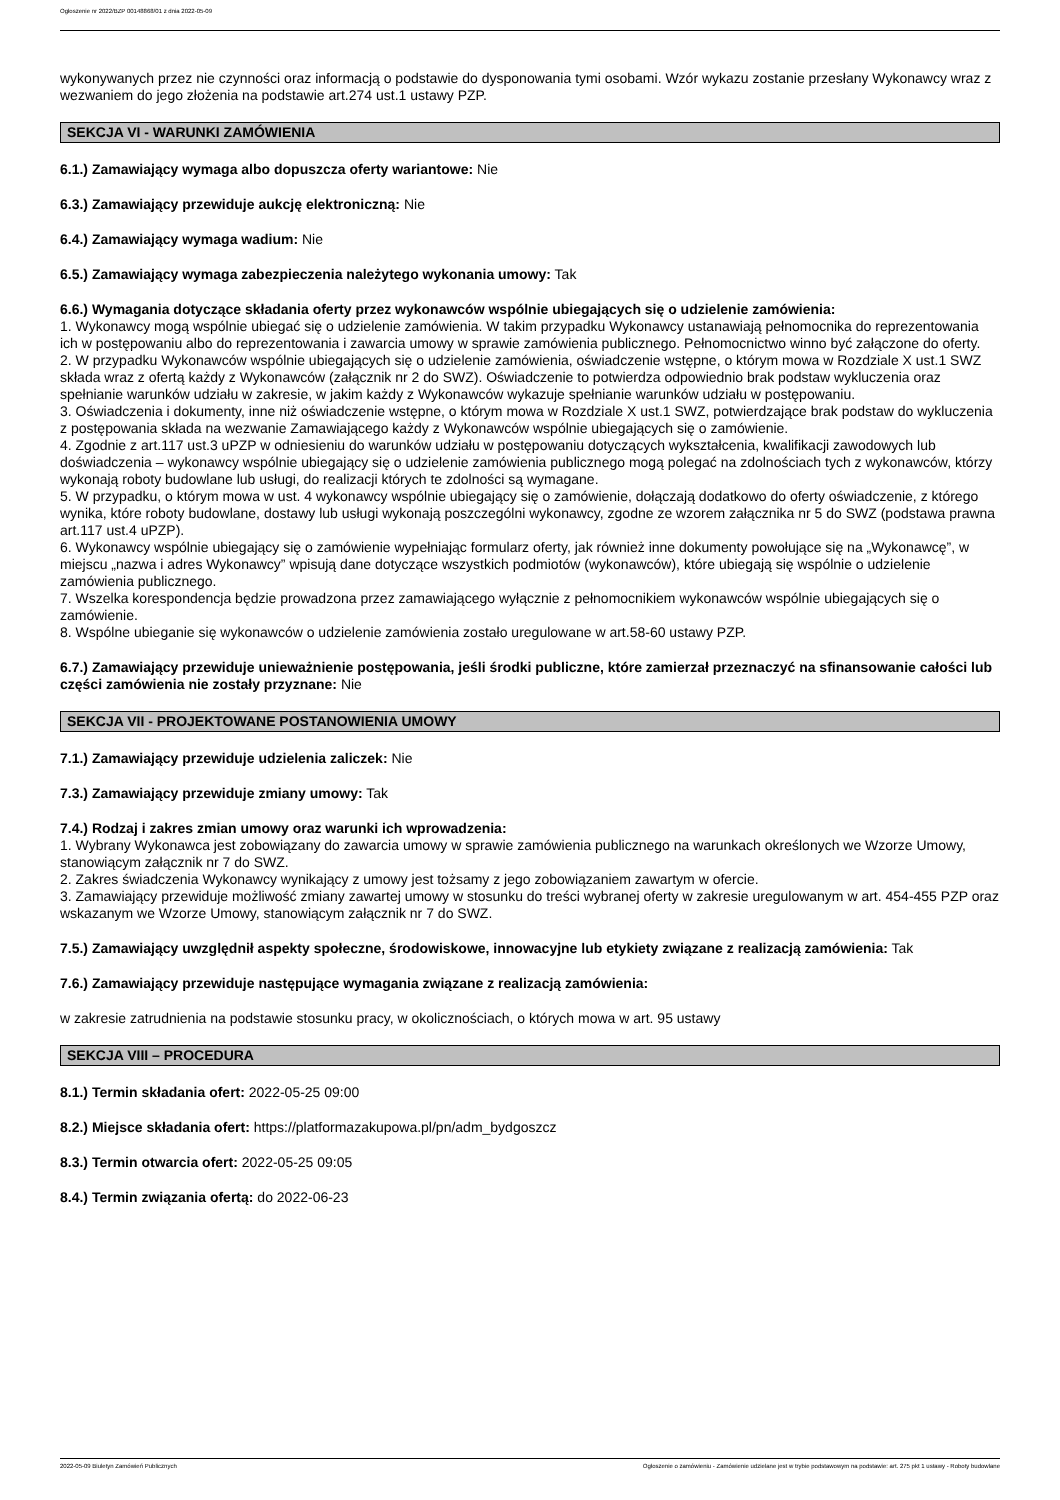Ogłoszenie nr 2022/BZP 00148868/01 z dnia 2022-05-09
wykonywanych przez nie czynności oraz informacją o podstawie do dysponowania tymi osobami. Wzór wykazu zostanie przesłany Wykonawcy wraz z wezwaniem do jego złożenia na podstawie art.274 ust.1 ustawy PZP.
SEKCJA VI - WARUNKI ZAMÓWIENIA
6.1.) Zamawiający wymaga albo dopuszcza oferty wariantowe: Nie
6.3.) Zamawiający przewiduje aukcję elektroniczną: Nie
6.4.) Zamawiający wymaga wadium: Nie
6.5.) Zamawiający wymaga zabezpieczenia należytego wykonania umowy: Tak
6.6.) Wymagania dotyczące składania oferty przez wykonawców wspólnie ubiegających się o udzielenie zamówienia:
1. Wykonawcy mogą wspólnie ubiegać się o udzielenie zamówienia. W takim przypadku Wykonawcy ustanawiają pełnomocnika do reprezentowania ich w postępowaniu albo do reprezentowania i zawarcia umowy w sprawie zamówienia publicznego. Pełnomocnictwo winno być załączone do oferty.
2. W przypadku Wykonawców wspólnie ubiegających się o udzielenie zamówienia, oświadczenie wstępne, o którym mowa w Rozdziale X ust.1 SWZ składa wraz z ofertą każdy z Wykonawców (załącznik nr 2 do SWZ). Oświadczenie to potwierdza odpowiednio brak podstaw wykluczenia oraz spełnianie warunków udziału w zakresie, w jakim każdy z Wykonawców wykazuje spełnianie warunków udziału w postępowaniu.
3. Oświadczenia i dokumenty, inne niż oświadczenie wstępne, o którym mowa w Rozdziale X ust.1 SWZ, potwierdzające brak podstaw do wykluczenia z postępowania składa na wezwanie Zamawiającego każdy z Wykonawców wspólnie ubiegających się o zamówienie.
4. Zgodnie z art.117 ust.3 uPZP w odniesieniu do warunków udziału w postępowaniu dotyczących wykształcenia, kwalifikacji zawodowych lub doświadczenia – wykonawcy wspólnie ubiegający się o udzielenie zamówienia publicznego mogą polegać na zdolnościach tych z wykonawców, którzy wykonają roboty budowlane lub usługi, do realizacji których te zdolności są wymagane.
5. W przypadku, o którym mowa w ust. 4 wykonawcy wspólnie ubiegający się o zamówienie, dołączają dodatkowo do oferty oświadczenie, z którego wynika, które roboty budowlane, dostawy lub usługi wykonają poszczególni wykonawcy, zgodne ze wzorem załącznika nr 5 do SWZ (podstawa prawna art.117 ust.4 uPZP).
6. Wykonawcy wspólnie ubiegający się o zamówienie wypełniając formularz oferty, jak również inne dokumenty powołujące się na „Wykonawcę”, w miejscu „nazwa i adres Wykonawcy” wpisują dane dotyczące wszystkich podmiotów (wykonawców), które ubiegają się wspólnie o udzielenie zamówienia publicznego.
7. Wszelka korespondencja będzie prowadzona przez zamawiającego wyłącznie z pełnomocnikiem wykonawców wspólnie ubiegających się o zamówienie.
8. Wspólne ubieganie się wykonawców o udzielenie zamówienia zostało uregulowane w art.58-60 ustawy PZP.
6.7.) Zamawiający przewiduje unieważnienie postępowania, jeśli środki publiczne, które zamierzał przeznaczyć na sfinansowanie całości lub części zamówienia nie zostały przyznane: Nie
SEKCJA VII - PROJEKTOWANE POSTANOWIENIA UMOWY
7.1.) Zamawiający przewiduje udzielenia zaliczek: Nie
7.3.) Zamawiający przewiduje zmiany umowy: Tak
7.4.) Rodzaj i zakres zmian umowy oraz warunki ich wprowadzenia:
1. Wybrany Wykonawca jest zobowiązany do zawarcia umowy w sprawie zamówienia publicznego na warunkach określonych we Wzorze Umowy, stanowiącym załącznik nr 7 do SWZ.
2. Zakres świadczenia Wykonawcy wynikający z umowy jest tożsamy z jego zobowiązaniem zawartym w ofercie.
3. Zamawiający przewiduje możliwość zmiany zawartej umowy w stosunku do treści wybranej oferty w zakresie uregulowanym w art. 454-455 PZP oraz wskazanym we Wzorze Umowy, stanowiącym załącznik nr 7 do SWZ.
7.5.) Zamawiający uwzględnił aspekty społeczne, środowiskowe, innowacyjne lub etykiety związane z realizacją zamówienia: Tak
7.6.) Zamawiający przewiduje następujące wymagania związane z realizacją zamówienia:
w zakresie zatrudnienia na podstawie stosunku pracy, w okolicznościach, o których mowa w art. 95 ustawy
SEKCJA VIII – PROCEDURA
8.1.) Termin składania ofert: 2022-05-25 09:00
8.2.) Miejsce składania ofert: https://platformazakupowa.pl/pn/adm_bydgoszcz
8.3.) Termin otwarcia ofert: 2022-05-25 09:05
8.4.) Termin związania ofertą: do 2022-06-23
2022-05-09 Biuletyn Zamówień Publicznych Ogłoszenie o zamówieniu - Zamówienie udzielane jest w trybie podstawowym na podstawie: art. 275 pkt 1 ustawy - Roboty budowlane